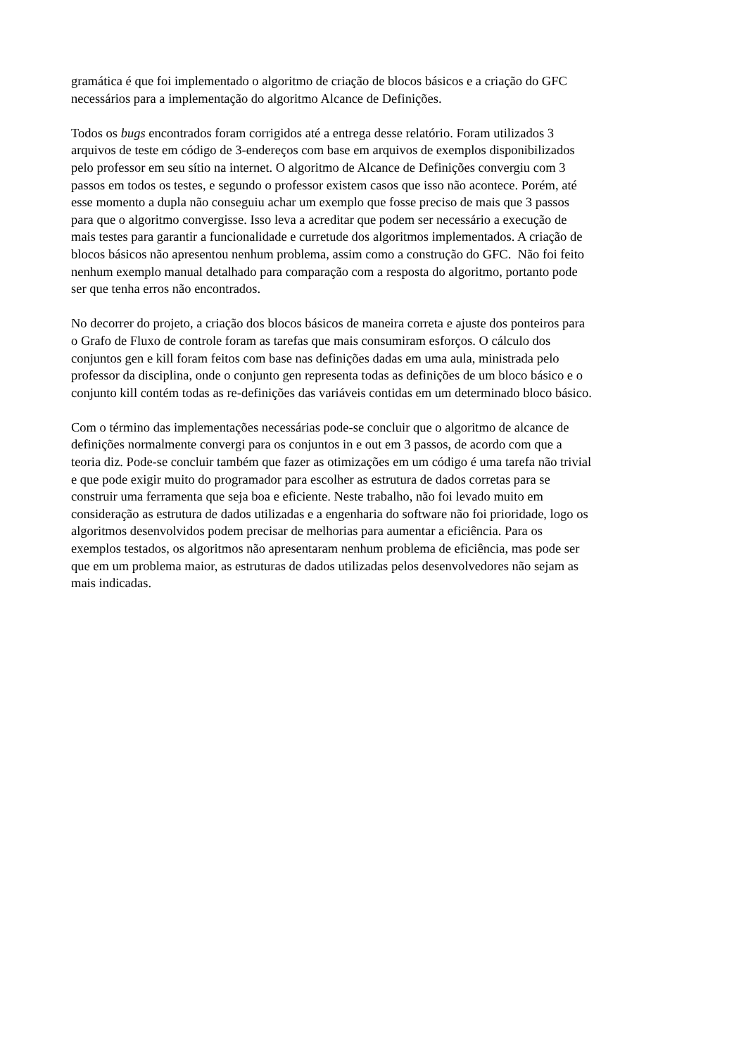gramática é que foi implementado o algoritmo de criação de blocos básicos e a criação do GFC
necessários para a implementação do algoritmo Alcance de Definições.
Todos os bugs encontrados foram corrigidos até a entrega desse relatório. Foram utilizados 3
arquivos de teste em código de 3-endereços com base em arquivos de exemplos disponibilizados
pelo professor em seu sítio na internet. O algoritmo de Alcance de Definições convergiu com 3
passos em todos os testes, e segundo o professor existem casos que isso não acontece. Porém, até
esse momento a dupla não conseguiu achar um exemplo que fosse preciso de mais que 3 passos
para que o algoritmo convergisse. Isso leva a acreditar que podem ser necessário a execução de
mais testes para garantir a funcionalidade e curretude dos algoritmos implementados. A criação de
blocos básicos não apresentou nenhum problema, assim como a construção do GFC. Não foi feito
nenhum exemplo manual detalhado para comparação com a resposta do algoritmo, portanto pode
ser que tenha erros não encontrados.
No decorrer do projeto, a criação dos blocos básicos de maneira correta e ajuste dos ponteiros para
o Grafo de Fluxo de controle foram as tarefas que mais consumiram esforços. O cálculo dos
conjuntos gen e kill foram feitos com base nas definições dadas em uma aula, ministrada pelo
professor da disciplina, onde o conjunto gen representa todas as definições de um bloco básico e o
conjunto kill contém todas as re-definições das variáveis contidas em um determinado bloco básico.
Com o término das implementações necessárias pode-se concluir que o algoritmo de alcance de
definições normalmente convergi para os conjuntos in e out em 3 passos, de acordo com que a
teoria diz. Pode-se concluir também que fazer as otimizações em um código é uma tarefa não trivial
e que pode exigir muito do programador para escolher as estrutura de dados corretas para se
construir uma ferramenta que seja boa e eficiente. Neste trabalho, não foi levado muito em
consideração as estrutura de dados utilizadas e a engenharia do software não foi prioridade, logo os
algoritmos desenvolvidos podem precisar de melhorias para aumentar a eficiência. Para os
exemplos testados, os algoritmos não apresentaram nenhum problema de eficiência, mas pode ser
que em um problema maior, as estruturas de dados utilizadas pelos desenvolvedores não sejam as
mais indicadas.